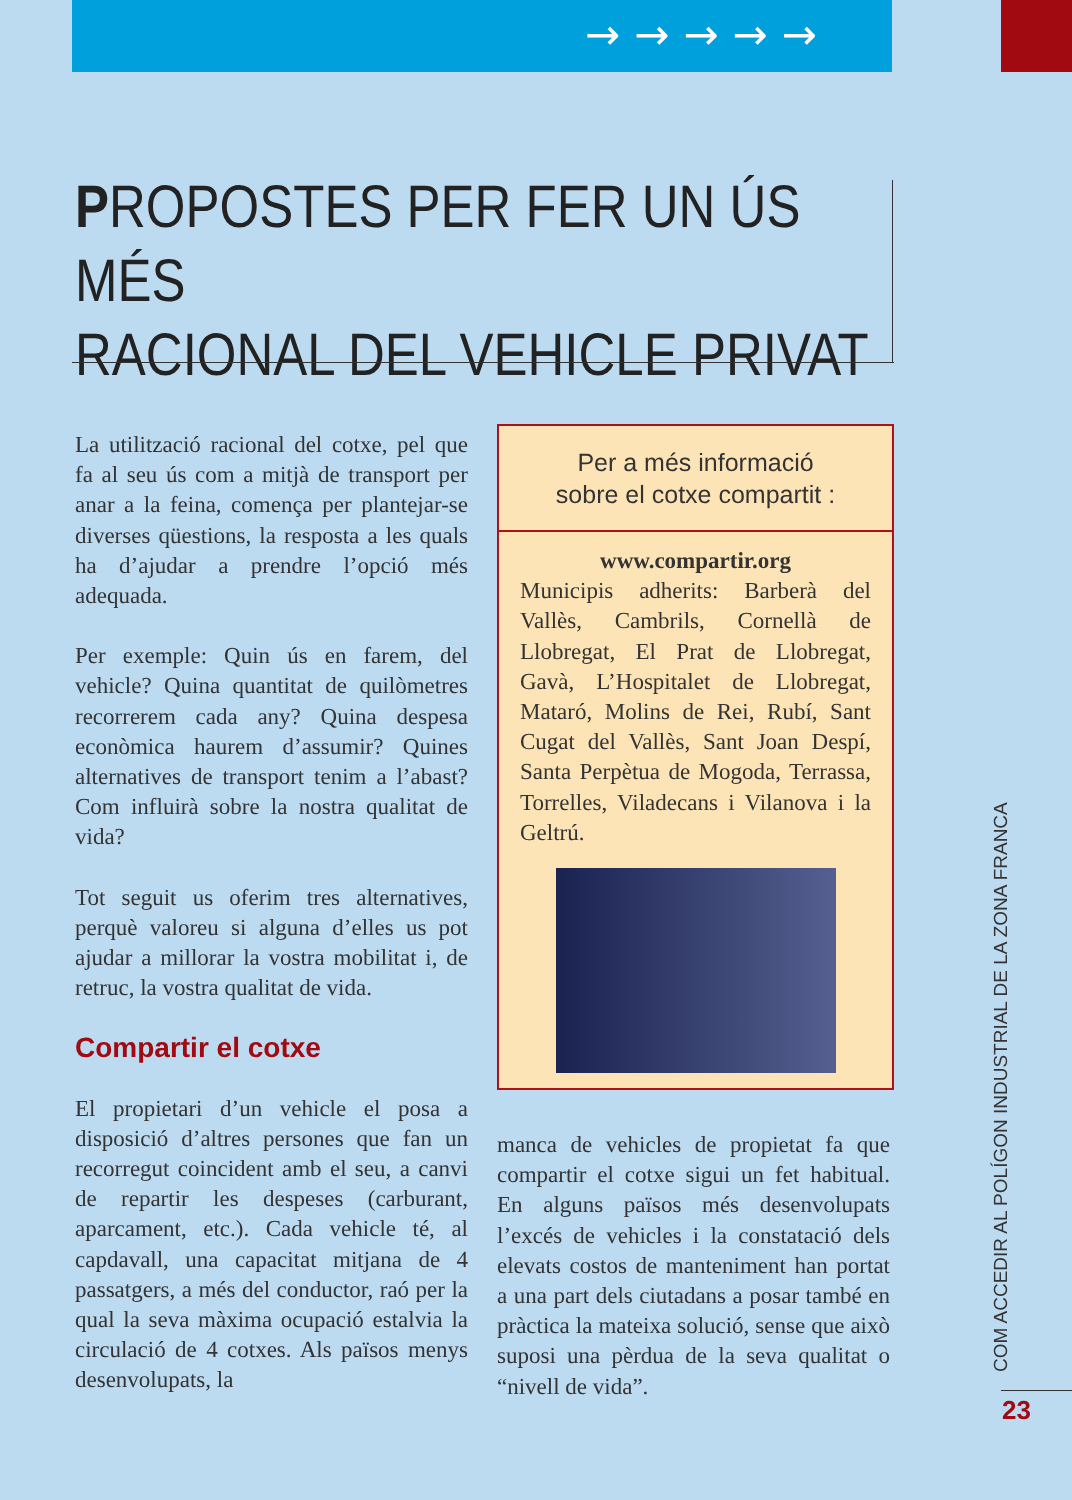→→→→→
PROPOSTES PER FER UN ÚS MÉS
RACIONAL DEL VEHICLE PRIVAT
La utilització racional del cotxe, pel que fa al seu ús com a mitjà de transport per anar a la feina, comença per plantejar-se diverses qüestions, la resposta a les quals ha d’ajudar a prendre l’opció més adequada.
Per exemple: Quin ús en farem, del vehicle? Quina quantitat de quilòmetres recorrerem cada any? Quina despesa econòmica haurem d’assumir? Quines alternatives de transport tenim a l’abast? Com influirà sobre la nostra qualitat de vida?
Tot seguit us oferim tres alternatives, perquè valoreu si alguna d’elles us pot ajudar a millorar la vostra mobilitat i, de retruc, la vostra qualitat de vida.
Compartir el cotxe
El propietari d’un vehicle el posa a disposició d’altres persones que fan un recorregut coincident amb el seu, a canvi de repartir les despeses (carburant, aparcament, etc.). Cada vehicle té, al capdavall, una capacitat mitjana de 4 passatgers, a més del conductor, raó per la qual la seva màxima ocupació estalvia la circulació de 4 cotxes. Als països menys desenvolupats, la
Per a més informació
sobre el cotxe compartit :
www.compartir.org
Municipis adherits: Barberà del Vallès, Cambrils, Cornellà de Llobregat, El Prat de Llobregat, Gavà, L’Hospitalet de Llobregat, Mataró, Molins de Rei, Rubí, Sant Cugat del Vallès, Sant Joan Despí, Santa Perpètua de Mogoda, Terrassa, Torrelles, Viladecans i Vilanova i la Geltrú.
manca de vehicles de propietat fa que compartir el cotxe sigui un fet habitual. En alguns països més desenvolupats l’excés de vehicles i la constatació dels elevats costos de manteniment han portat a una part dels ciutadans a posar també en pràctica la mateixa solució, sense que això suposi una pèrdua de la seva qualitat o “nivell de vida”.
COM ACCEDIR AL POLÍGON INDUSTRIAL DE LA ZONA FRANCA
23